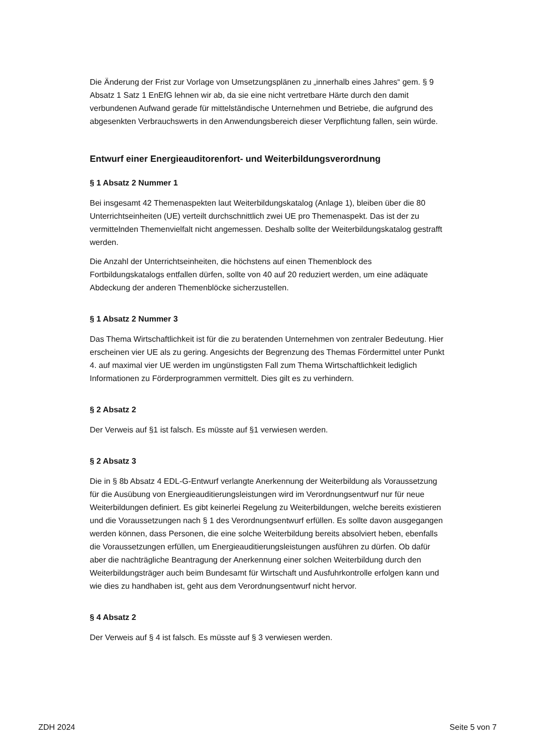Die Änderung der Frist zur Vorlage von Umsetzungsplänen zu „innerhalb eines Jahres“ gem. § 9 Absatz 1 Satz 1 EnEfG lehnen wir ab, da sie eine nicht vertretbare Härte durch den damit verbundenen Aufwand gerade für mittelständische Unternehmen und Betriebe, die aufgrund des abgesenkten Verbrauchswerts in den Anwendungsbereich dieser Verpflichtung fallen, sein würde.
Entwurf einer Energieauditorenfort- und Weiterbildungsverordnung
§ 1 Absatz 2 Nummer 1
Bei insgesamt 42 Themenaspekten laut Weiterbildungskatalog (Anlage 1), bleiben über die 80 Unterrichtseinheiten (UE) verteilt durchschnittlich zwei UE pro Themenaspekt. Das ist der zu vermittelnden Themenvielfalt nicht angemessen. Deshalb sollte der Weiterbildungskatalog gestrafft werden.
Die Anzahl der Unterrichtseinheiten, die höchstens auf einen Themenblock des Fortbildungskatalogs entfallen dürfen, sollte von 40 auf 20 reduziert werden, um eine adäquate Abdeckung der anderen Themenblöcke sicherzustellen.
§ 1 Absatz 2 Nummer 3
Das Thema Wirtschaftlichkeit ist für die zu beratenden Unternehmen von zentraler Bedeutung. Hier erscheinen vier UE als zu gering. Angesichts der Begrenzung des Themas Fördermittel unter Punkt 4. auf maximal vier UE werden im ungünstigsten Fall zum Thema Wirtschaftlichkeit lediglich Informationen zu Förderprogrammen vermittelt. Dies gilt es zu verhindern.
§ 2 Absatz 2
Der Verweis auf §1 ist falsch. Es müsste auf §1 verwiesen werden.
§ 2 Absatz 3
Die in § 8b Absatz 4 EDL-G-Entwurf verlangte Anerkennung der Weiterbildung als Voraussetzung für die Ausübung von Energieauditierungsleistungen wird im Verordnungsentwurf nur für neue Weiterbildungen definiert. Es gibt keinerlei Regelung zu Weiterbildungen, welche bereits existieren und die Voraussetzungen nach § 1 des Verordnungsentwurf erfüllen. Es sollte davon ausgegangen werden können, dass Personen, die eine solche Weiterbildung bereits absolviert heben, ebenfalls die Voraussetzungen erfüllen, um Energieauditierungsleistungen ausführen zu dürfen. Ob dafür aber die nachträgliche Beantragung der Anerkennung einer solchen Weiterbildung durch den Weiterbildungsträger auch beim Bundesamt für Wirtschaft und Ausfuhrkontrolle erfolgen kann und wie dies zu handhaben ist, geht aus dem Verordnungsentwurf nicht hervor.
§ 4 Absatz 2
Der Verweis auf § 4 ist falsch. Es müsste auf § 3 verwiesen werden.
ZDH 2024 Seite 5 von 7